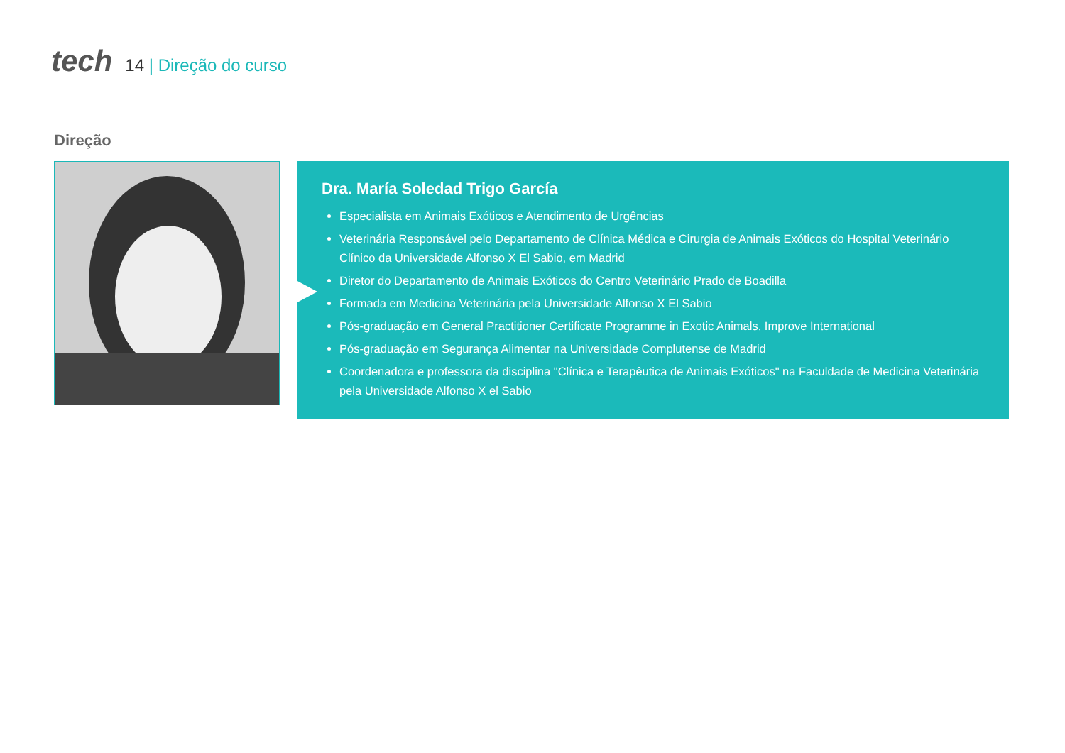tech
14 | Direção do curso
Direção
Dra. María Soledad Trigo García
Especialista em Animais Exóticos e Atendimento de Urgências
Veterinária Responsável pelo Departamento de Clínica Médica e Cirurgia de Animais Exóticos do Hospital Veterinário Clínico da Universidade Alfonso X El Sabio, em Madrid
Diretor do Departamento de Animais Exóticos do Centro Veterinário Prado de Boadilla
Formada em Medicina Veterinária pela Universidade Alfonso X El Sabio
Pós-graduação em General Practitioner Certificate Programme in Exotic Animals, Improve International
Pós-graduação em Segurança Alimentar na Universidade Complutense de Madrid
Coordenadora e professora da disciplina "Clínica e Terapêutica de Animais Exóticos" na Faculdade de Medicina Veterinária pela Universidade Alfonso X el Sabio